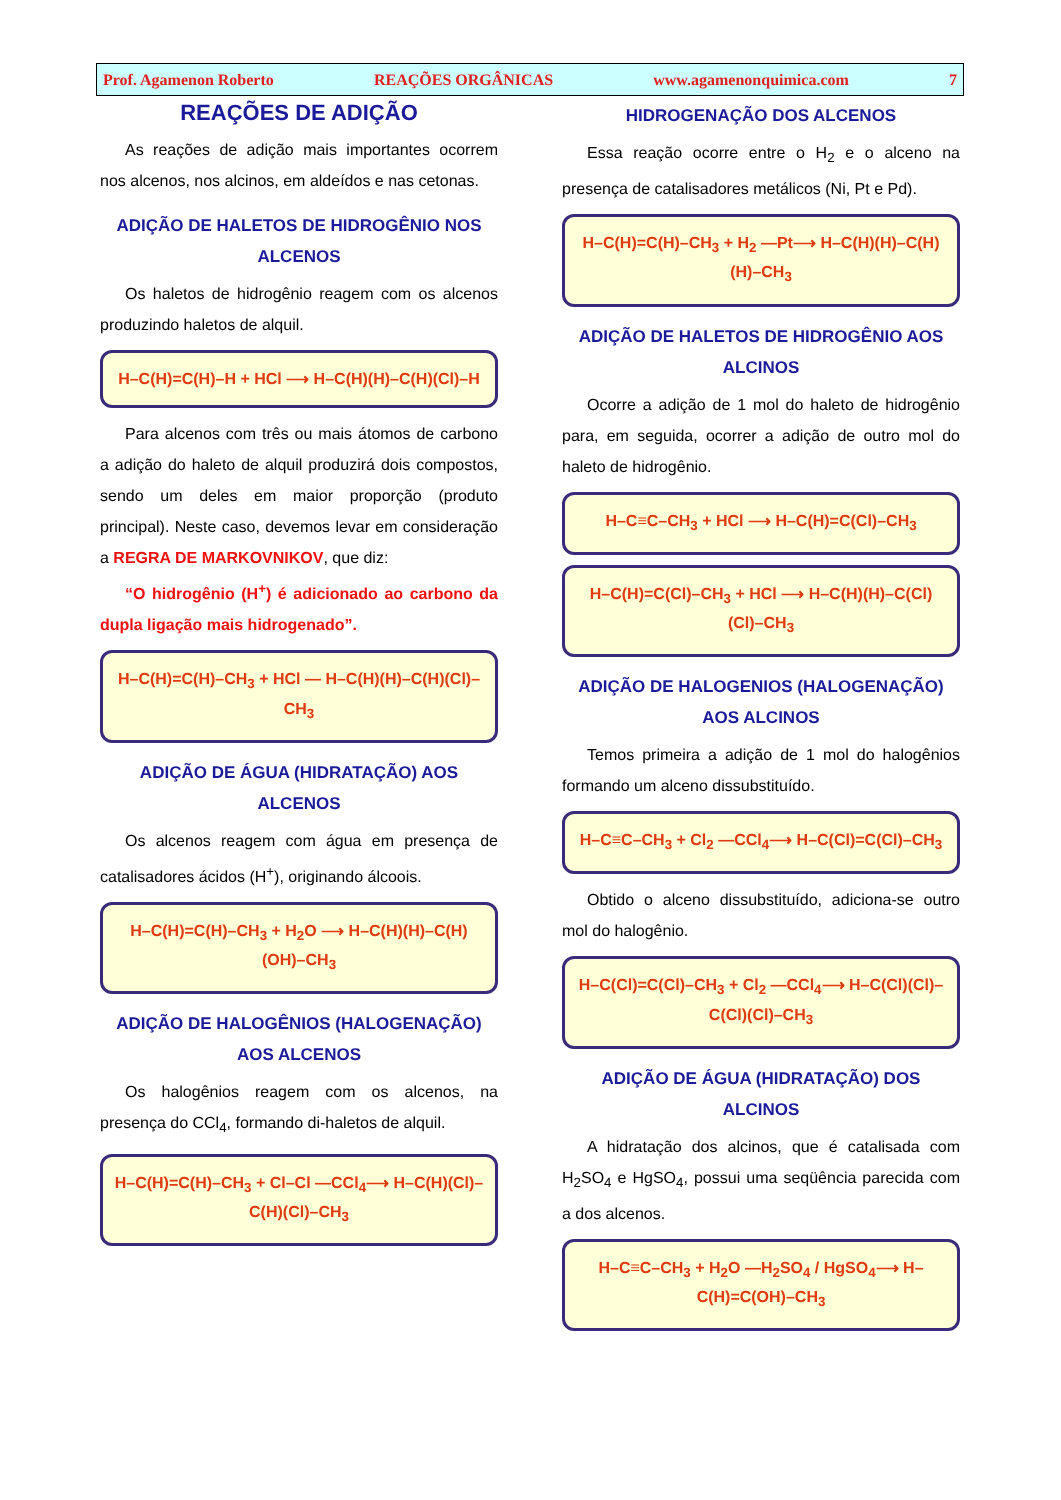Prof. Agamenon Roberto REAÇÕES ORGÂNICAS www.agamenonquimica.com 7
REAÇÕES DE ADIÇÃO
As reações de adição mais importantes ocorrem nos alcenos, nos alcinos, em aldeídos e nas cetonas.
ADIÇÃO DE HALETOS DE HIDROGÊNIO NOS ALCENOS
Os haletos de hidrogênio reagem com os alcenos produzindo haletos de alquil.
H–C(H)=C(H)–H + HCl ⟶ H–C(H)(H)–C(H)(Cl)–H
Para alcenos com três ou mais átomos de carbono a adição do haleto de alquil produzirá dois compostos, sendo um deles em maior proporção (produto principal). Neste caso, devemos levar em consideração a REGRA DE MARKOVNIKOV, que diz:
“O hidrogênio (H<sup>+</sup>) é adicionado ao carbono da dupla ligação mais hidrogenado”.
H–C(H)=C(H)–CH<sub>3</sub> + HCl — H–C(H)(H)–C(H)(Cl)–CH<sub>3</sub>
ADIÇÃO DE ÁGUA (HIDRATAÇÃO) AOS ALCENOS
Os alcenos reagem com água em presença de catalisadores ácidos (H<sup>+</sup>), originando álcoois.
H–C(H)=C(H)–CH<sub>3</sub> + H<sub>2</sub>O ⟶ H–C(H)(H)–C(H)(OH)–CH<sub>3</sub>
ADIÇÃO DE HALOGÊNIOS (HALOGENAÇÃO) AOS ALCENOS
Os halogênios reagem com os alcenos, na presença do CCl<sub>4</sub>, formando di-haletos de alquil.
H–C(H)=C(H)–CH<sub>3</sub> + Cl–Cl —CCl<sub>4</sub>⟶ H–C(H)(Cl)–C(H)(Cl)–CH<sub>3</sub>
HIDROGENAÇÃO DOS ALCENOS
Essa reação ocorre entre o H<sub>2</sub> e o alceno na presença de catalisadores metálicos (Ni, Pt e Pd).
H–C(H)=C(H)–CH<sub>3</sub> + H<sub>2</sub> —Pt⟶ H–C(H)(H)–C(H)(H)–CH<sub>3</sub>
ADIÇÃO DE HALETOS DE HIDROGÊNIO AOS ALCINOS
Ocorre a adição de 1 mol do haleto de hidrogênio para, em seguida, ocorrer a adição de outro mol do haleto de hidrogênio.
H–C≡C–CH<sub>3</sub> + HCl ⟶ H–C(H)=C(Cl)–CH<sub>3</sub>
H–C(H)=C(Cl)–CH<sub>3</sub> + HCl ⟶ H–C(H)(H)–C(Cl)(Cl)–CH<sub>3</sub>
ADIÇÃO DE HALOGENIOS (HALOGENAÇÃO) AOS ALCINOS
Temos primeira a adição de 1 mol do halogênios formando um alceno dissubstituído.
H–C≡C–CH<sub>3</sub> + Cl<sub>2</sub> —CCl<sub>4</sub>⟶ H–C(Cl)=C(Cl)–CH<sub>3</sub>
Obtido o alceno dissubstituído, adiciona-se outro mol do halogênio.
H–C(Cl)=C(Cl)–CH<sub>3</sub> + Cl<sub>2</sub> —CCl<sub>4</sub>⟶ H–C(Cl)(Cl)–C(Cl)(Cl)–CH<sub>3</sub>
ADIÇÃO DE ÁGUA (HIDRATAÇÃO) DOS ALCINOS
A hidratação dos alcinos, que é catalisada com H<sub>2</sub>SO<sub>4</sub> e HgSO<sub>4</sub>, possui uma seqüência parecida com a dos alcenos.
H–C≡C–CH<sub>3</sub> + H<sub>2</sub>O —H<sub>2</sub>SO<sub>4</sub> / HgSO<sub>4</sub>⟶ H–C(H)=C(OH)–CH<sub>3</sub>